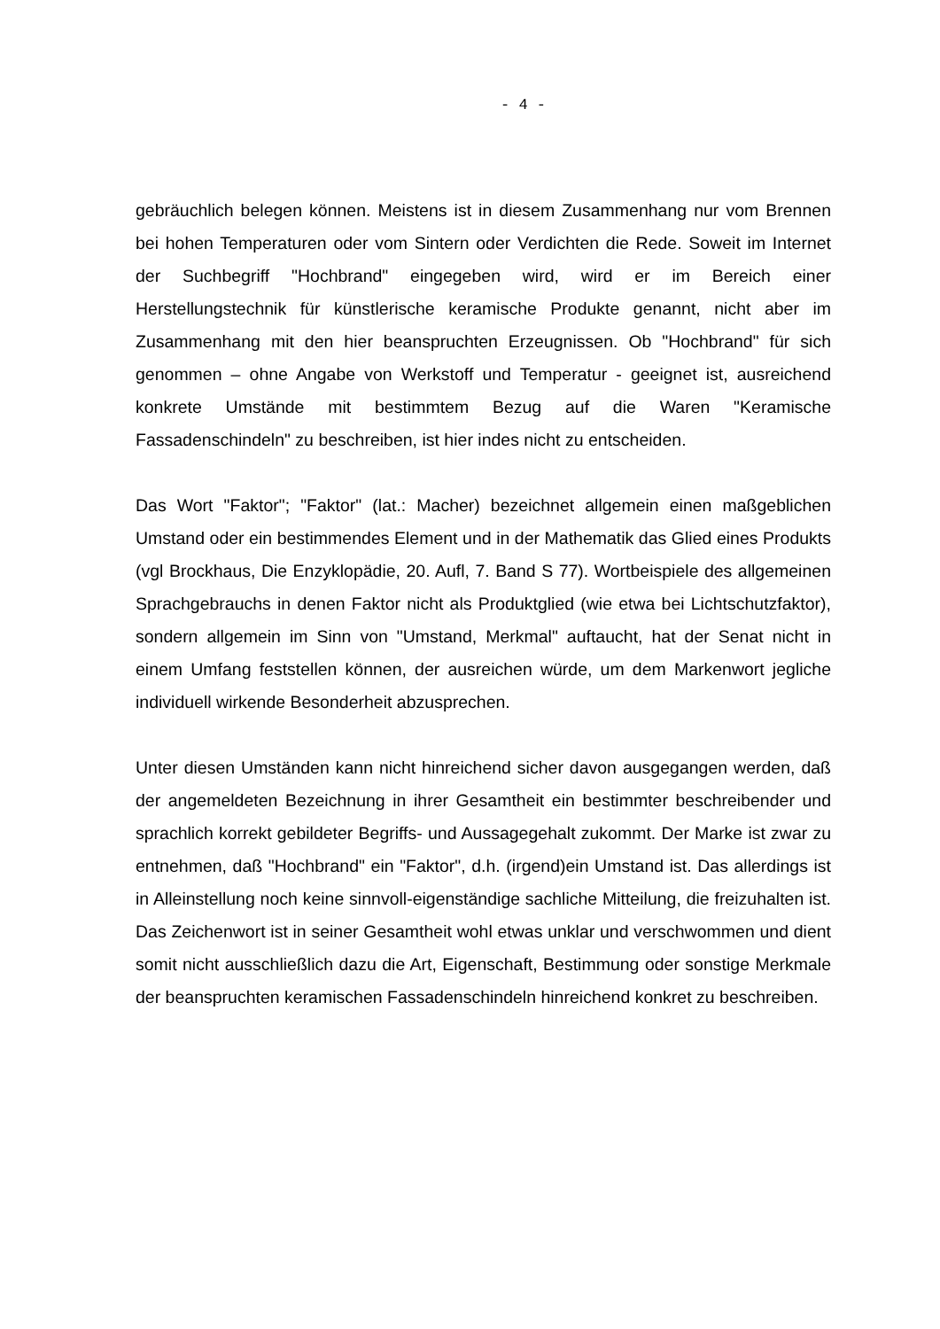- 4 -
gebräuchlich belegen können. Meistens ist in diesem Zusammenhang nur vom Brennen bei hohen Temperaturen oder vom Sintern oder Verdichten die Rede. Soweit im Internet der Suchbegriff "Hochbrand" eingegeben wird, wird er im Bereich einer Herstellungstechnik für künstlerische keramische Produkte genannt, nicht aber im Zusammenhang mit den hier beanspruchten Erzeugnissen. Ob "Hochbrand" für sich genommen – ohne Angabe von Werkstoff und Temperatur - geeignet ist, ausreichend konkrete Umstände mit bestimmtem Bezug auf die Waren "Keramische Fassadenschindeln" zu beschreiben, ist hier indes nicht zu entscheiden.
Das Wort "Faktor"; "Faktor" (lat.: Macher) bezeichnet allgemein einen maßgeblichen Umstand oder ein bestimmendes Element und in der Mathematik das Glied eines Produkts (vgl Brockhaus, Die Enzyklopädie, 20. Aufl, 7. Band S 77). Wortbeispiele des allgemeinen Sprachgebrauchs in denen Faktor nicht als Produktglied (wie etwa bei Lichtschutzfaktor), sondern allgemein im Sinn von "Umstand, Merkmal" auftaucht, hat der Senat nicht in einem Umfang feststellen können, der ausreichen würde, um dem Markenwort jegliche individuell wirkende Besonderheit abzusprechen.
Unter diesen Umständen kann nicht hinreichend sicher davon ausgegangen werden, daß der angemeldeten Bezeichnung in ihrer Gesamtheit ein bestimmter beschreibender und sprachlich korrekt gebildeter Begriffs- und Aussagegehalt zukommt. Der Marke ist zwar zu entnehmen, daß "Hochbrand" ein "Faktor", d.h. (irgend)ein Umstand ist. Das allerdings ist in Alleinstellung noch keine sinnvoll-eigenständige sachliche Mitteilung, die freizuhalten ist. Das Zeichenwort ist in seiner Gesamtheit wohl etwas unklar und verschwommen und dient somit nicht ausschließlich dazu die Art, Eigenschaft, Bestimmung oder sonstige Merkmale der beanspruchten keramischen Fassadenschindeln hinreichend konkret zu beschreiben.